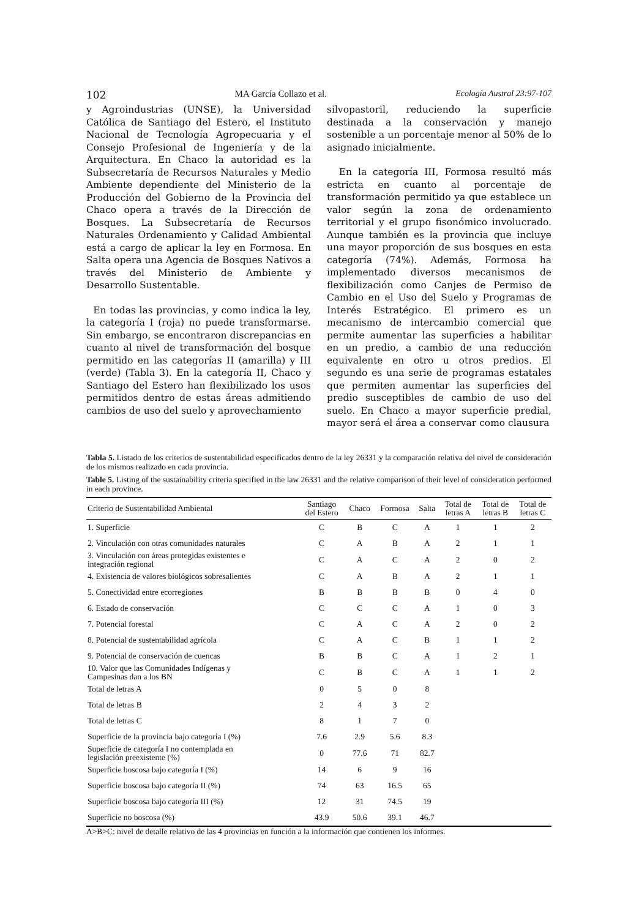102 MA García Collazo et al. Ecología Austral 23:97-107
y Agroindustrias (UNSE), la Universidad Católica de Santiago del Estero, el Instituto Nacional de Tecnología Agropecuaria y el Consejo Profesional de Ingeniería y de la Arquitectura. En Chaco la autoridad es la Subsecretaría de Recursos Naturales y Medio Ambiente dependiente del Ministerio de la Producción del Gobierno de la Provincia del Chaco opera a través de la Dirección de Bosques. La Subsecretaría de Recursos Naturales Ordenamiento y Calidad Ambiental está a cargo de aplicar la ley en Formosa. En Salta opera una Agencia de Bosques Nativos a través del Ministerio de Ambiente y Desarrollo Sustentable.
En todas las provincias, y como indica la ley, la categoría I (roja) no puede transformarse. Sin embargo, se encontraron discrepancias en cuanto al nivel de transformación del bosque permitido en las categorías II (amarilla) y III (verde) (Tabla 3). En la categoría II, Chaco y Santiago del Estero han flexibilizado los usos permitidos dentro de estas áreas admitiendo cambios de uso del suelo y aprovechamiento
silvopastoril, reduciendo la superficie destinada a la conservación y manejo sostenible a un porcentaje menor al 50% de lo asignado inicialmente.
En la categoría III, Formosa resultó más estricta en cuanto al porcentaje de transformación permitido ya que establece un valor según la zona de ordenamiento territorial y el grupo fisonómico involucrado. Aunque también es la provincia que incluye una mayor proporción de sus bosques en esta categoría (74%). Además, Formosa ha implementado diversos mecanismos de flexibilización como Canjes de Permiso de Cambio en el Uso del Suelo y Programas de Interés Estratégico. El primero es un mecanismo de intercambio comercial que permite aumentar las superficies a habilitar en un predio, a cambio de una reducción equivalente en otro u otros predios. El segundo es una serie de programas estatales que permiten aumentar las superficies del predio susceptibles de cambio de uso del suelo. En Chaco a mayor superficie predial, mayor será el área a conservar como clausura
Tabla 5. Listado de los criterios de sustentabilidad especificados dentro de la ley 26331 y la comparación relativa del nivel de consideración de los mismos realizado en cada provincia.
Table 5. Listing of the sustainability criteria specified in the law 26331 and the relative comparison of their level of consideration performed in each province.
| Criterio de Sustentabilidad Ambiental | Santiago del Estero | Chaco | Formosa | Salta | Total de letras A | Total de letras B | Total de letras C |
| --- | --- | --- | --- | --- | --- | --- | --- |
| 1. Superficie | C | B | C | A | 1 | 1 | 2 |
| 2. Vinculación con otras comunidades naturales | C | A | B | A | 2 | 1 | 1 |
| 3. Vinculación con áreas protegidas existentes e integración regional | C | A | C | A | 2 | 0 | 2 |
| 4. Existencia de valores biológicos sobresalientes | C | A | B | A | 2 | 1 | 1 |
| 5. Conectividad entre ecorregiones | B | B | B | B | 0 | 4 | 0 |
| 6. Estado de conservación | C | C | C | A | 1 | 0 | 3 |
| 7. Potencial forestal | C | A | C | A | 2 | 0 | 2 |
| 8. Potencial de sustentabilidad agrícola | C | A | C | B | 1 | 1 | 2 |
| 9. Potencial de conservación de cuencas | B | B | C | A | 1 | 2 | 1 |
| 10. Valor que las Comunidades Indígenas y Campesinas dan a los BN | C | B | C | A | 1 | 1 | 2 |
| Total de letras A | 0 | 5 | 0 | 8 | | | |
| Total de letras B | 2 | 4 | 3 | 2 | | | |
| Total de letras C | 8 | 1 | 7 | 0 | | | |
| Superficie de la provincia bajo categoría I (%) | 7.6 | 2.9 | 5.6 | 8.3 | | | |
| Superficie de categoría I no contemplada en legislación preexistente (%) | 0 | 77.6 | 71 | 82.7 | | | |
| Superficie boscosa bajo categoría I (%) | 14 | 6 | 9 | 16 | | | |
| Superficie boscosa bajo categoría II (%) | 74 | 63 | 16.5 | 65 | | | |
| Superficie boscosa bajo categoría III (%) | 12 | 31 | 74.5 | 19 | | | |
| Superficie no boscosa (%) | 43.9 | 50.6 | 39.1 | 46.7 | | | |
A>B>C: nivel de detalle relativo de las 4 provincias en función a la información que contienen los informes.